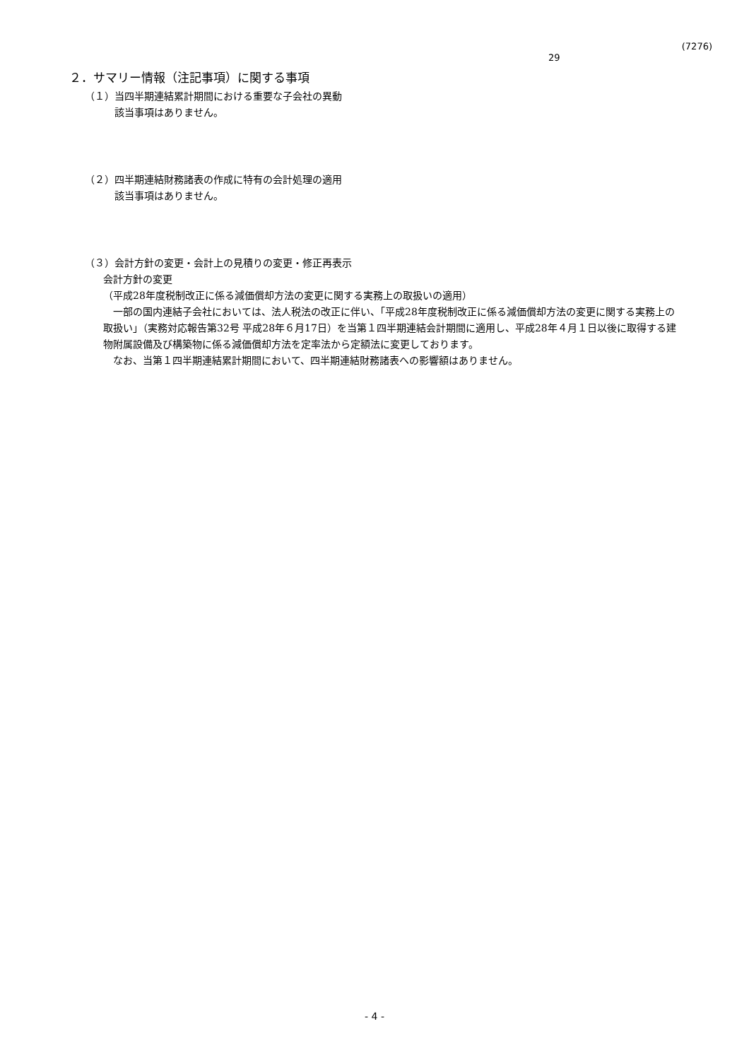(7276)
29
２．サマリー情報（注記事項）に関する事項
（１）当四半期連結累計期間における重要な子会社の異動
該当事項はありません。
（２）四半期連結財務諸表の作成に特有の会計処理の適用
該当事項はありません。
（３）会計方針の変更・会計上の見積りの変更・修正再表示
会計方針の変更
（平成28年度税制改正に係る減価償却方法の変更に関する実務上の取扱いの適用）
　一部の国内連結子会社においては、法人税法の改正に伴い、「平成28年度税制改正に係る減価償却方法の変更に関する実務上の取扱い」（実務対応報告第32号 平成28年６月17日）を当第１四半期連結会計期間に適用し、平成28年４月１日以後に取得する建物附属設備及び構築物に係る減価償却方法を定率法から定額法に変更しております。
　なお、当第１四半期連結累計期間において、四半期連結財務諸表への影響額はありません。
- 4 -